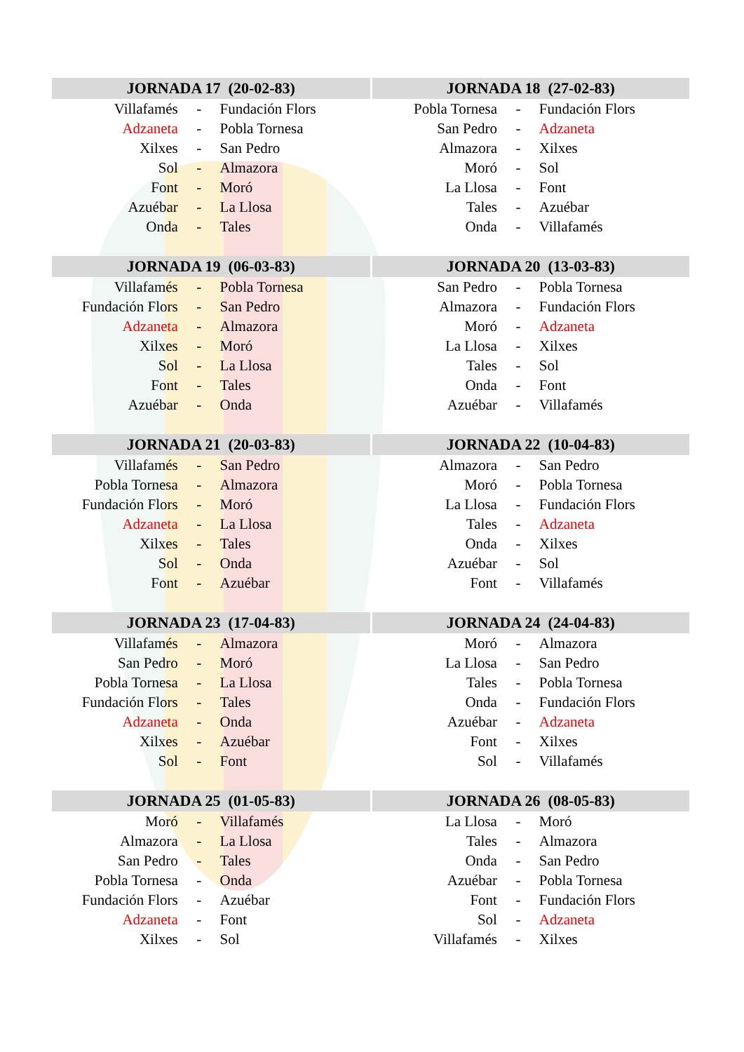| JORNADA 17 (20-02-83) | | | JORNADA 18 (27-02-83) | | |
| --- | --- | --- | --- | --- | --- |
| Villafamés | - | Fundación Flors | Pobla Tornesa | - | Fundación Flors |
| Adzaneta | - | Pobla Tornesa | San Pedro | - | Adzaneta |
| Xilxes | - | San Pedro | Almazora | - | Xilxes |
| Sol | - | Almazora | Moró | - | Sol |
| Font | - | Moró | La Llosa | - | Font |
| Azuébar | - | La Llosa | Tales | - | Azuébar |
| Onda | - | Tales | Onda | - | Villafamés |
| JORNADA 19 (06-03-83) | | | JORNADA 20 (13-03-83) | | |
| Villafamés | - | Pobla Tornesa | San Pedro | - | Pobla Tornesa |
| Fundación Flors | - | San Pedro | Almazora | - | Fundación Flors |
| Adzaneta | - | Almazora | Moró | - | Adzaneta |
| Xilxes | - | Moró | La Llosa | - | Xilxes |
| Sol | - | La Llosa | Tales | - | Sol |
| Font | - | Tales | Onda | - | Font |
| Azuébar | - | Onda | Azuébar | - | Villafamés |
| JORNADA 21 (20-03-83) | | | JORNADA 22 (10-04-83) | | |
| Villafamés | - | San Pedro | Almazora | - | San Pedro |
| Pobla Tornesa | - | Almazora | Moró | - | Pobla Tornesa |
| Fundación Flors | - | Moró | La Llosa | - | Fundación Flors |
| Adzaneta | - | La Llosa | Tales | - | Adzaneta |
| Xilxes | - | Tales | Onda | - | Xilxes |
| Sol | - | Onda | Azuébar | - | Sol |
| Font | - | Azuébar | Font | - | Villafamés |
| JORNADA 23 (17-04-83) | | | JORNADA 24 (24-04-83) | | |
| Villafamés | - | Almazora | Moró | - | Almazora |
| San Pedro | - | Moró | La Llosa | - | San Pedro |
| Pobla Tornesa | - | La Llosa | Tales | - | Pobla Tornesa |
| Fundación Flors | - | Tales | Onda | - | Fundación Flors |
| Adzaneta | - | Onda | Azuébar | - | Adzaneta |
| Xilxes | - | Azuébar | Font | - | Xilxes |
| Sol | - | Font | Sol | - | Villafamés |
| JORNADA 25 (01-05-83) | | | JORNADA 26 (08-05-83) | | |
| Moró | - | Villafamés | La Llosa | - | Moró |
| Almazora | - | La Llosa | Tales | - | Almazora |
| San Pedro | - | Tales | Onda | - | San Pedro |
| Pobla Tornesa | - | Onda | Azuébar | - | Pobla Tornesa |
| Fundación Flors | - | Azuébar | Font | - | Fundación Flors |
| Adzaneta | - | Font | Sol | - | Adzaneta |
| Xilxes | - | Sol | Villafamés | - | Xilxes |